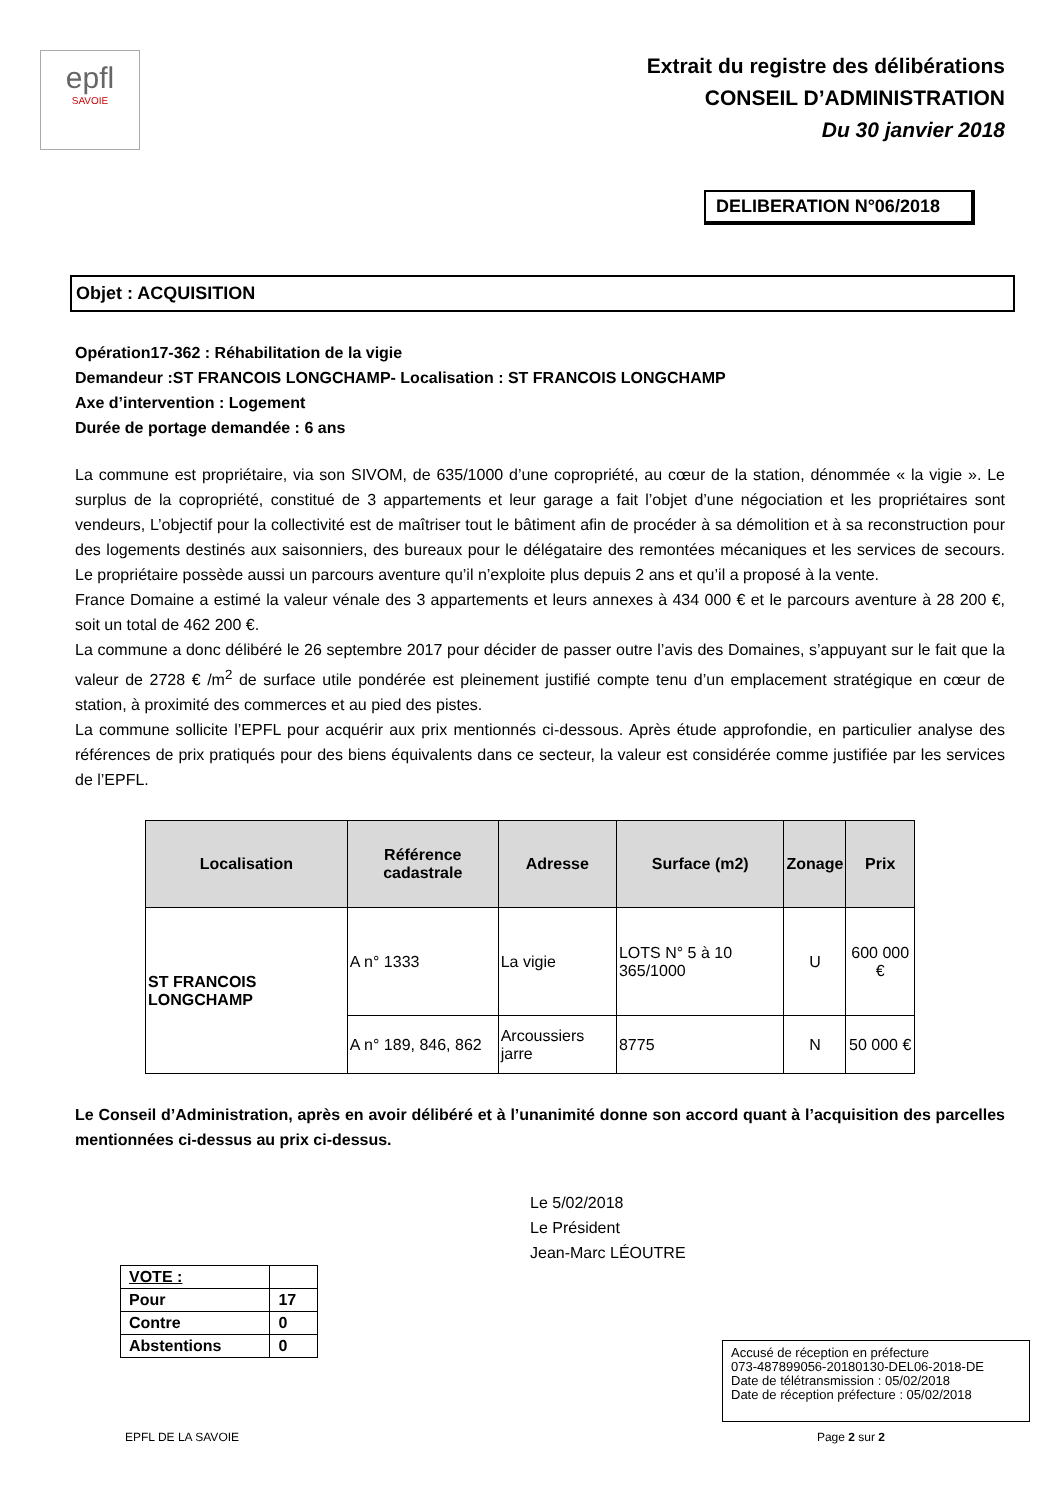epfl
SAVOIE
Extrait du registre des délibérations
CONSEIL D’ADMINISTRATION
Du 30 janvier 2018
DELIBERATION N°06/2018
Objet : ACQUISITION
Opération17-362 : Réhabilitation de la vigie
Demandeur :ST FRANCOIS LONGCHAMP- Localisation : ST FRANCOIS LONGCHAMP
Axe d’intervention : Logement
Durée de portage demandée : 6 ans
La commune est propriétaire, via son SIVOM, de 635/1000 d’une copropriété, au cœur de la station, dénommée « la vigie ». Le surplus de la copropriété, constitué de 3 appartements et leur garage a fait l’objet d’une négociation et les propriétaires sont vendeurs, L’objectif pour la collectivité est de maîtriser tout le bâtiment afin de procéder à sa démolition et à sa reconstruction pour des logements destinés aux saisonniers, des bureaux pour le délégataire des remontées mécaniques et les services de secours. Le propriétaire possède aussi un parcours aventure qu’il n’exploite plus depuis 2 ans et qu’il a proposé à la vente.
France Domaine a estimé la valeur vénale des 3 appartements et leurs annexes à 434 000 € et le parcours aventure à 28 200 €, soit un total de 462 200 €.
La commune a donc délibéré le 26 septembre 2017 pour décider de passer outre l’avis des Domaines, s’appuyant sur le fait que la valeur de 2728 € /m<sup>2</sup> de surface utile pondérée est pleinement justifié compte tenu d’un emplacement stratégique en cœur de station, à proximité des commerces et au pied des pistes.
La commune sollicite l’EPFL pour acquérir aux prix mentionnés ci-dessous. Après étude approfondie, en particulier analyse des références de prix pratiqués pour des biens équivalents dans ce secteur, la valeur est considérée comme justifiée par les services de l’EPFL.
| Localisation | Référence cadastrale | Adresse | Surface (m2) | Zonage | Prix |
| --- | --- | --- | --- | --- | --- |
| ST FRANCOIS LONGCHAMP | A n° 1333 | La vigie | LOTS N° 5 à 10 365/1000 | U | 600 000 € |
| | A n° 189, 846, 862 | Arcoussiers jarre | 8775 | N | 50 000 € |
Le Conseil d’Administration, après en avoir délibéré et à l’unanimité donne son accord quant à l’acquisition des parcelles mentionnées ci-dessus au prix ci-dessus.
Le 5/02/2018
Le Président
Jean-Marc LÉOUTRE
| VOTE : | |
| Pour | 17 |
| Contre | 0 |
| Abstentions | 0 |
Accusé de réception en préfecture
073-487899056-20180130-DEL06-2018-DE
Date de télétransmission : 05/02/2018
Date de réception préfecture : 05/02/2018
EPFL DE LA SAVOIE Page 2 sur 2